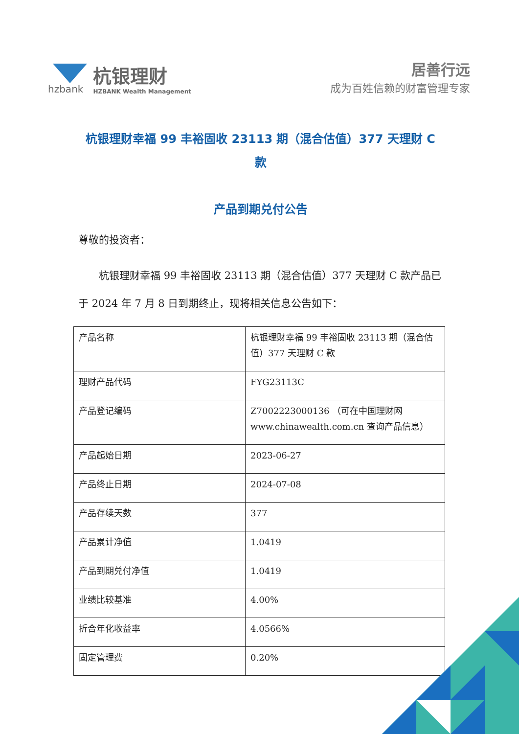hzbank
杭银理财
HZBANK Wealth Management
居善行远
成为百姓信赖的财富管理专家
杭银理财幸福 99 丰裕固收 23113 期（混合估值）377 天理财 C 款
产品到期兑付公告
尊敬的投资者：
杭银理财幸福 99 丰裕固收 23113 期（混合估值）377 天理财 C 款产品已于 2024 年 7 月 8 日到期终止，现将相关信息公告如下：
| 产品名称 | 杭银理财幸福 99 丰裕固收 23113 期（混合估值）377 天理财 C 款 |
| 理财产品代码 | FYG23113C |
| 产品登记编码 | Z7002223000136 （可在中国理财网 www.chinawealth.com.cn 查询产品信息） |
| 产品起始日期 | 2023-06-27 |
| 产品终止日期 | 2024-07-08 |
| 产品存续天数 | 377 |
| 产品累计净值 | 1.0419 |
| 产品到期兑付净值 | 1.0419 |
| 业绩比较基准 | 4.00% |
| 折合年化收益率 | 4.0566% |
| 固定管理费 | 0.20% |